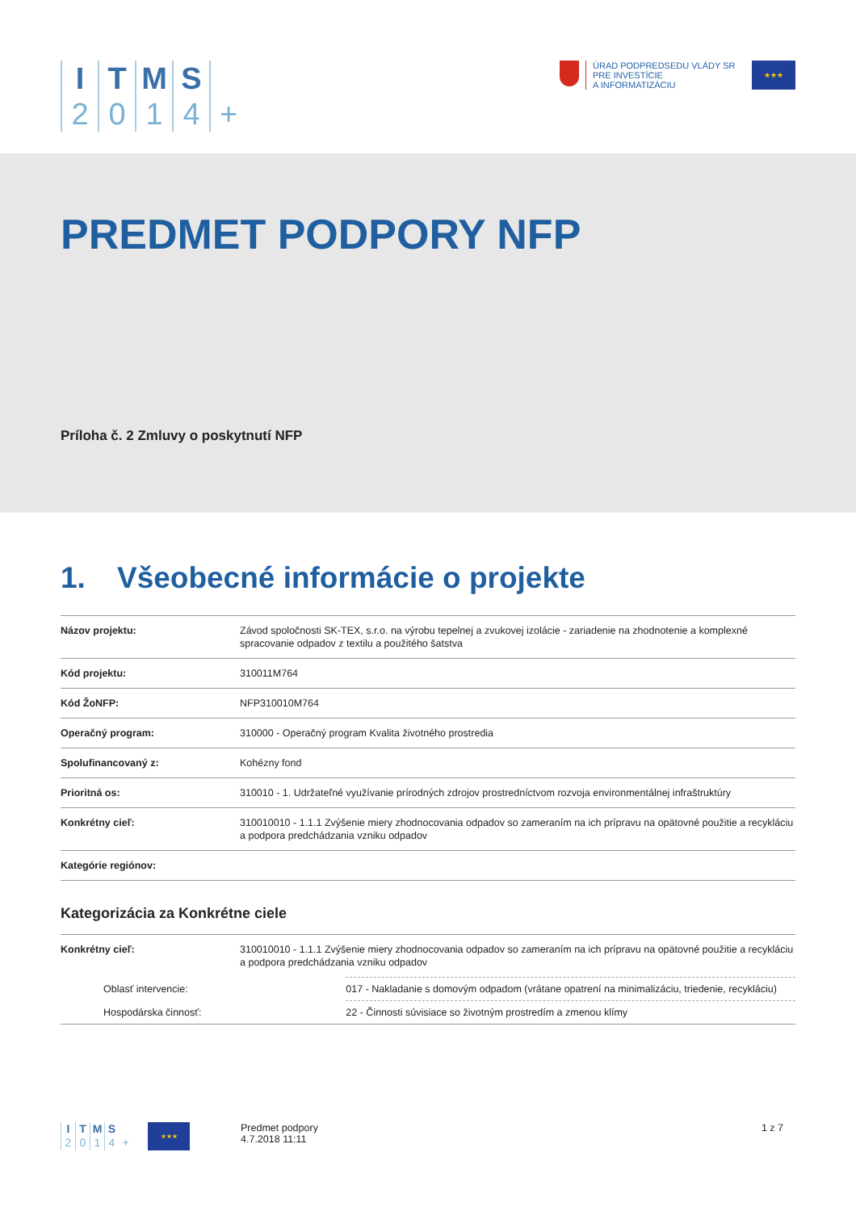I
2
T
0
M
1
S
4
+
ÚRAD PODPREDSEDU VLÁDY SR
PRE INVESTÍCIE
A INFORMATIZÁCIU
★★★
PREDMET PODPORY NFP
Príloha č. 2 Zmluvy o poskytnutí NFP
1. Všeobecné informácie o projekte
| Názov projektu: | Závod spoločnosti SK-TEX, s.r.o. na výrobu tepelnej a zvukovej izolácie - zariadenie na zhodnotenie a komplexné spracovanie odpadov z textilu a použitého šatstva |
| Kód projektu: | 310011M764 |
| Kód ŽoNFP: | NFP310010M764 |
| Operačný program: | 310000 - Operačný program Kvalita životného prostredia |
| Spolufinancovaný z: | Kohézny fond |
| Prioritná os: | 310010 - 1. Udržateľné využívanie prírodných zdrojov prostredníctvom rozvoja environmentálnej infraštruktúry |
| Konkrétny cieľ: | 310010010 - 1.1.1 Zvýšenie miery zhodnocovania odpadov so zameraním na ich prípravu na opätovné použitie a recykláciu a podpora predchádzania vzniku odpadov |
| Kategórie regiónov: | |
Kategorizácia za Konkrétne ciele
| Konkrétny cieľ: | 310010010 - 1.1.1 Zvýšenie miery zhodnocovania odpadov so zameraním na ich prípravu na opätovné použitie a recykláciu a podpora predchádzania vzniku odpadov | |
| Oblasť intervencie: | | 017 - Nakladanie s domovým odpadom (vrátane opatrení na minimalizáciu, triedenie, recykláciu) |
| Hospodárska činnosť: | | 22 - Činnosti súvisiace so životným prostredím a zmenou klímy |
I
2
T
0
M
1
S
4
+
★★★
Predmet podpory
4.7.2018 11:11
1 z 7